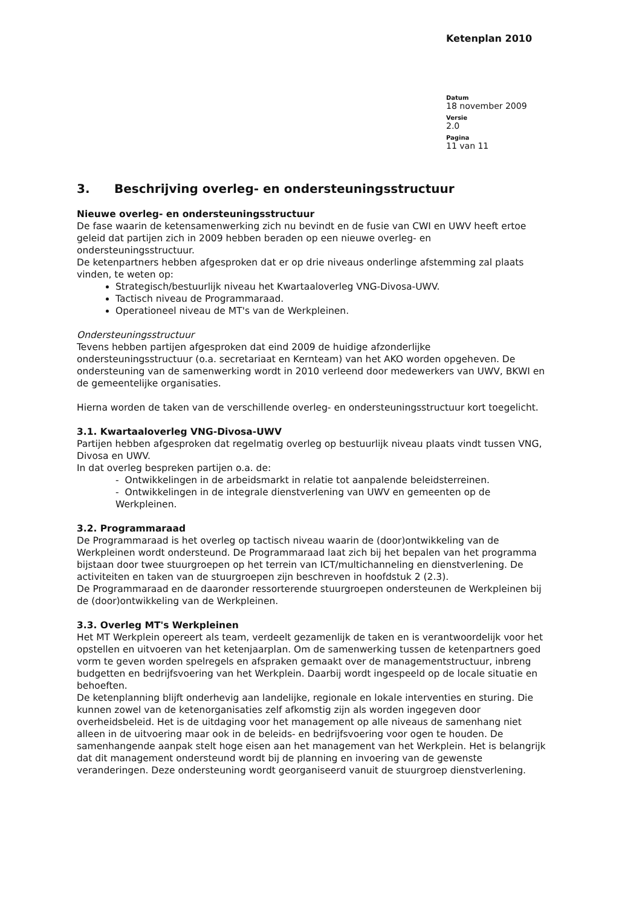Ketenplan 2010
Datum
18 november 2009
Versie
2.0
Pagina
11 van 11
3. Beschrijving overleg- en ondersteuningsstructuur
Nieuwe overleg- en ondersteuningsstructuur
De fase waarin de ketensamenwerking zich nu bevindt en de fusie van CWI en UWV heeft ertoe geleid dat partijen zich in 2009 hebben beraden op een nieuwe overleg- en ondersteuningsstructuur.
De ketenpartners hebben afgesproken dat er op drie niveaus onderlinge afstemming zal plaats vinden, te weten op:
Strategisch/bestuurlijk niveau het Kwartaaloverleg VNG-Divosa-UWV.
Tactisch niveau de Programmaraad.
Operationeel niveau de MT's van de Werkpleinen.
Ondersteuningsstructuur
Tevens hebben partijen afgesproken dat eind 2009 de huidige afzonderlijke ondersteuningsstructuur (o.a. secretariaat en Kernteam) van het AKO worden opgeheven. De ondersteuning van de samenwerking wordt in 2010 verleend door medewerkers van UWV, BKWI en de gemeentelijke organisaties.
Hierna worden de taken van de verschillende overleg- en ondersteuningsstructuur kort toegelicht.
3.1. Kwartaaloverleg VNG-Divosa-UWV
Partijen hebben afgesproken dat regelmatig overleg op bestuurlijk niveau plaats vindt tussen VNG, Divosa en UWV.
In dat overleg bespreken partijen o.a. de:
- Ontwikkelingen in de arbeidsmarkt in relatie tot aanpalende beleidsterreinen.
- Ontwikkelingen in de integrale dienstverlening van UWV en gemeenten op de Werkpleinen.
3.2. Programmaraad
De Programmaraad is het overleg op tactisch niveau waarin de (door)ontwikkeling van de Werkpleinen wordt ondersteund. De Programmaraad laat zich bij het bepalen van het programma bijstaan door twee stuurgroepen op het terrein van ICT/multichanneling en dienstverlening. De activiteiten en taken van de stuurgroepen zijn beschreven in hoofdstuk 2 (2.3).
De Programmaraad en de daaronder ressorterende stuurgroepen ondersteunen de Werkpleinen bij de (door)ontwikkeling van de Werkpleinen.
3.3. Overleg MT's Werkpleinen
Het MT Werkplein opereert als team, verdeelt gezamenlijk de taken en is verantwoordelijk voor het opstellen en uitvoeren van het ketenjaarplan. Om de samenwerking tussen de ketenpartners goed vorm te geven worden spelregels en afspraken gemaakt over de managementstructuur, inbreng budgetten en bedrijfsvoering van het Werkplein. Daarbij wordt ingespeeld op de locale situatie en behoeften.
De ketenplanning blijft onderhevig aan landelijke, regionale en lokale interventies en sturing. Die kunnen zowel van de ketenorganisaties zelf afkomstig zijn als worden ingegeven door overheidsbeleid. Het is de uitdaging voor het management op alle niveaus de samenhang niet alleen in de uitvoering maar ook in de beleids- en bedrijfsvoering voor ogen te houden. De samenhangende aanpak stelt hoge eisen aan het management van het Werkplein. Het is belangrijk dat dit management ondersteund wordt bij de planning en invoering van de gewenste veranderingen. Deze ondersteuning wordt georganiseerd vanuit de stuurgroep dienstverlening.